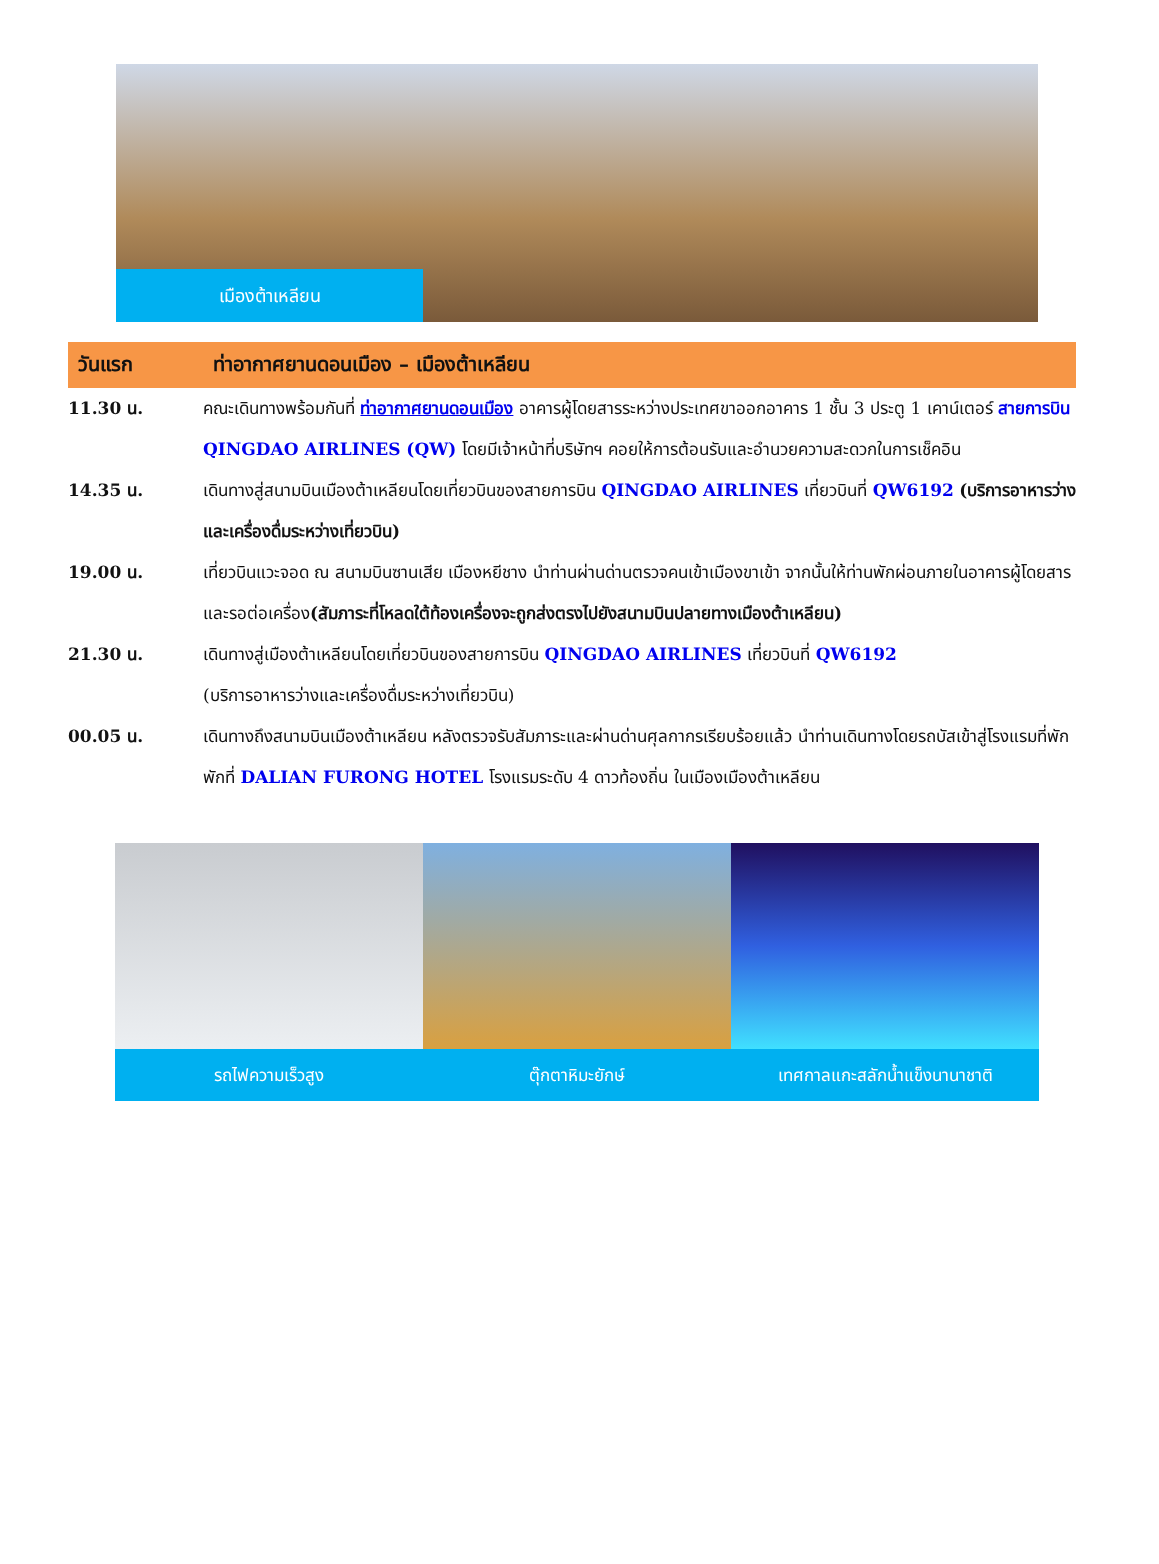เมืองต้าเหลียน
วันแรก
ท่าอากาศยานดอนเมือง – เมืองต้าเหลียน
11.30 น. คณะเดินทางพร้อมกันที่ ท่าอากาศยานดอนเมือง อาคารผู้โดยสารระหว่างประเทศขาออกอาคาร 1 ชั้น 3 ประตู 1 เคาน์เตอร์ สายการบิน QINGDAO AIRLINES (QW) โดยมีเจ้าหน้าที่บริษัทฯ คอยให้การต้อนรับและอำนวยความสะดวกในการเช็คอิน
14.35 น. เดินทางสู่สนามบินเมืองต้าเหลียนโดยเที่ยวบินของสายการบิน QINGDAO AIRLINES เที่ยวบินที่ QW6192 (บริการอาหารว่างและเครื่องดื่มระหว่างเที่ยวบิน)
19.00 น. เที่ยวบินแวะจอด ณ สนามบินซานเสีย เมืองหยีชาง นำท่านผ่านด่านตรวจคนเข้าเมืองขาเข้า จากนั้นให้ท่านพักผ่อนภายในอาคารผู้โดยสารและรอต่อเครื่อง(สัมภาระที่โหลดใต้ท้องเครื่องจะถูกส่งตรงไปยังสนามบินปลายทางเมืองต้าเหลียน)
21.30 น. เดินทางสู่เมืองต้าเหลียนโดยเที่ยวบินของสายการบิน QINGDAO AIRLINES เที่ยวบินที่ QW6192
(บริการอาหารว่างและเครื่องดื่มระหว่างเที่ยวบิน)
00.05 น. เดินทางถึงสนามบินเมืองต้าเหลียน หลังตรวจรับสัมภาระและผ่านด่านศุลกากรเรียบร้อยแล้ว นำท่านเดินทางโดยรถบัสเข้าสู่โรงแรมที่พัก
พักที่ DALIAN FURONG HOTEL โรงแรมระดับ 4 ดาวท้องถิ่น ในเมืองเมืองต้าเหลียน
รถไฟความเร็วสูง ตุ๊กตาหิมะยักษ์ เทศกาลแกะสลักน้ำแข็งนานาชาติ